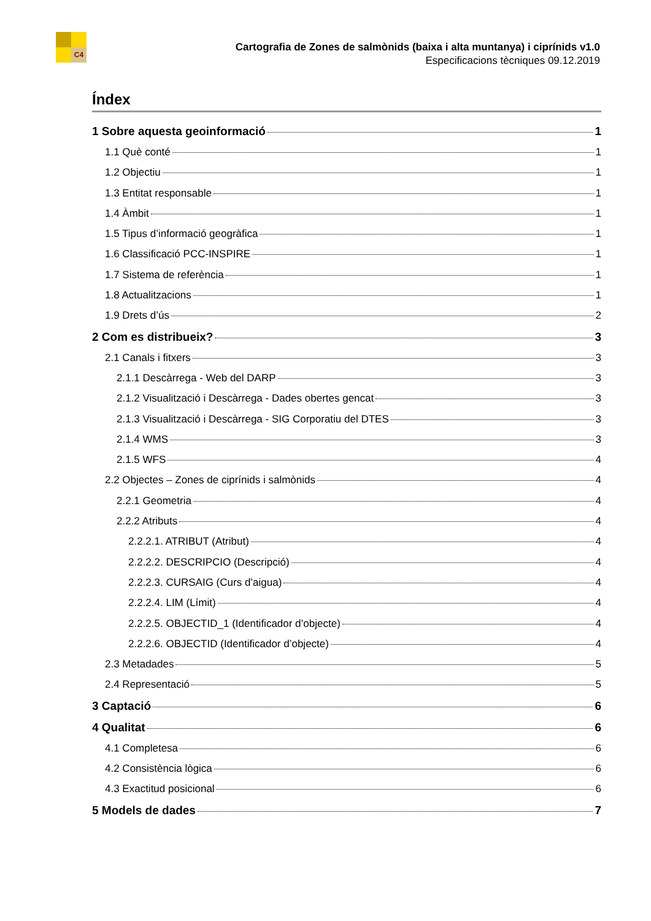C4
Cartografia de Zones de salmònids (baixa i alta muntanya) i ciprínids v1.0
Especificacions tècniques 09.12.2019
Índex
1 Sobre aquesta geoinformació 1
1.1 Què conté 1
1.2 Objectiu 1
1.3 Entitat responsable 1
1.4 Àmbit 1
1.5 Tipus d’informació geogràfica 1
1.6 Classificació PCC-INSPIRE 1
1.7 Sistema de referència 1
1.8 Actualitzacions 1
1.9 Drets d’ús 2
2 Com es distribueix? 3
2.1 Canals i fitxers 3
2.1.1 Descàrrega - Web del DARP 3
2.1.2 Visualització i Descàrrega - Dades obertes gencat 3
2.1.3 Visualització i Descàrrega - SIG Corporatiu del DTES 3
2.1.4 WMS 3
2.1.5 WFS 4
2.2 Objectes – Zones de ciprínids i salmònids 4
2.2.1 Geometria 4
2.2.2 Atributs 4
2.2.2.1. ATRIBUT (Atribut) 4
2.2.2.2. DESCRIPCIO (Descripció) 4
2.2.2.3. CURSAIG (Curs d’aigua) 4
2.2.2.4. LIM (Límit) 4
2.2.2.5. OBJECTID_1 (Identificador d’objecte) 4
2.2.2.6. OBJECTID (Identificador d’objecte) 4
2.3 Metadades 5
2.4 Representació 5
3 Captació 6
4 Qualitat 6
4.1 Completesa 6
4.2 Consistència lògica 6
4.3 Exactitud posicional 6
5 Models de dades 7